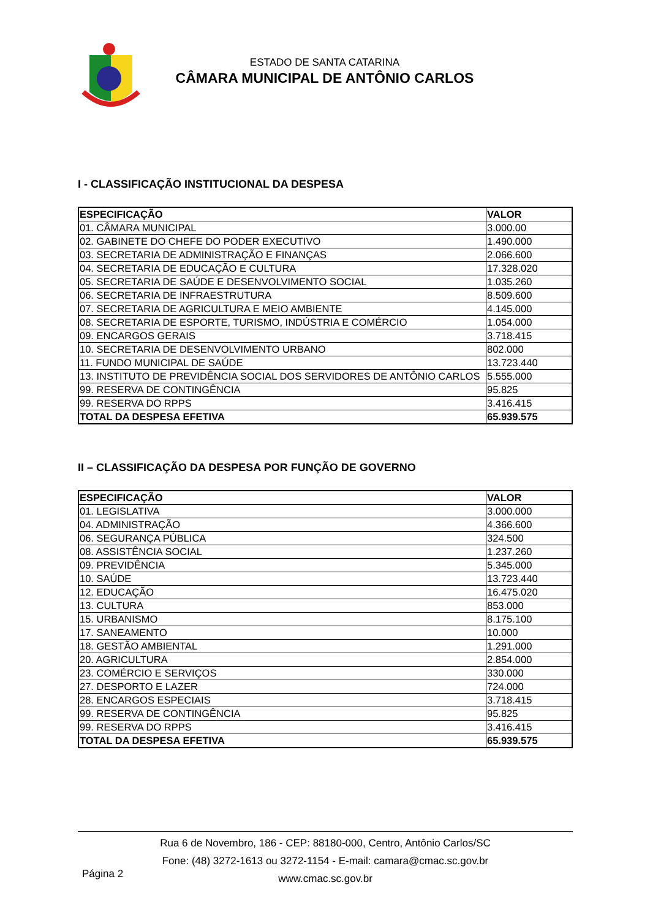ESTADO DE SANTA CATARINA
CÂMARA MUNICIPAL DE ANTÔNIO CARLOS
I - CLASSIFICAÇÃO INSTITUCIONAL DA DESPESA
| ESPECIFICAÇÃO | VALOR |
| --- | --- |
| 01. CÂMARA MUNICIPAL | 3.000.00 |
| 02. GABINETE DO CHEFE DO PODER EXECUTIVO | 1.490.000 |
| 03. SECRETARIA DE ADMINISTRAÇÃO E FINANÇAS | 2.066.600 |
| 04. SECRETARIA DE EDUCAÇÃO E CULTURA | 17.328.020 |
| 05. SECRETARIA DE SAÚDE E DESENVOLVIMENTO SOCIAL | 1.035.260 |
| 06. SECRETARIA DE INFRAESTRUTURA | 8.509.600 |
| 07. SECRETARIA DE AGRICULTURA E MEIO AMBIENTE | 4.145.000 |
| 08. SECRETARIA DE ESPORTE, TURISMO, INDÚSTRIA E COMÉRCIO | 1.054.000 |
| 09. ENCARGOS GERAIS | 3.718.415 |
| 10. SECRETARIA DE DESENVOLVIMENTO URBANO | 802.000 |
| 11. FUNDO MUNICIPAL DE SAÚDE | 13.723.440 |
| 13. INSTITUTO DE PREVIDÊNCIA SOCIAL DOS SERVIDORES DE ANTÔNIO CARLOS | 5.555.000 |
| 99. RESERVA DE CONTINGÊNCIA | 95.825 |
| 99. RESERVA DO RPPS | 3.416.415 |
| TOTAL DA DESPESA EFETIVA | 65.939.575 |
II – CLASSIFICAÇÃO DA DESPESA POR FUNÇÃO DE GOVERNO
| ESPECIFICAÇÃO | VALOR |
| --- | --- |
| 01. LEGISLATIVA | 3.000.000 |
| 04. ADMINISTRAÇÃO | 4.366.600 |
| 06. SEGURANÇA PÚBLICA | 324.500 |
| 08. ASSISTÊNCIA SOCIAL | 1.237.260 |
| 09. PREVIDÊNCIA | 5.345.000 |
| 10. SAÚDE | 13.723.440 |
| 12. EDUCAÇÃO | 16.475.020 |
| 13. CULTURA | 853.000 |
| 15. URBANISMO | 8.175.100 |
| 17. SANEAMENTO | 10.000 |
| 18. GESTÃO AMBIENTAL | 1.291.000 |
| 20. AGRICULTURA | 2.854.000 |
| 23. COMÉRCIO E SERVIÇOS | 330.000 |
| 27. DESPORTO E LAZER | 724.000 |
| 28. ENCARGOS ESPECIAIS | 3.718.415 |
| 99. RESERVA DE CONTINGÊNCIA | 95.825 |
| 99. RESERVA DO RPPS | 3.416.415 |
| TOTAL DA DESPESA EFETIVA | 65.939.575 |
Rua 6 de Novembro, 186 - CEP: 88180-000, Centro, Antônio Carlos/SC
Fone: (48) 3272-1613 ou 3272-1154 - E-mail: camara@cmac.sc.gov.br
www.cmac.sc.gov.br
Página 2